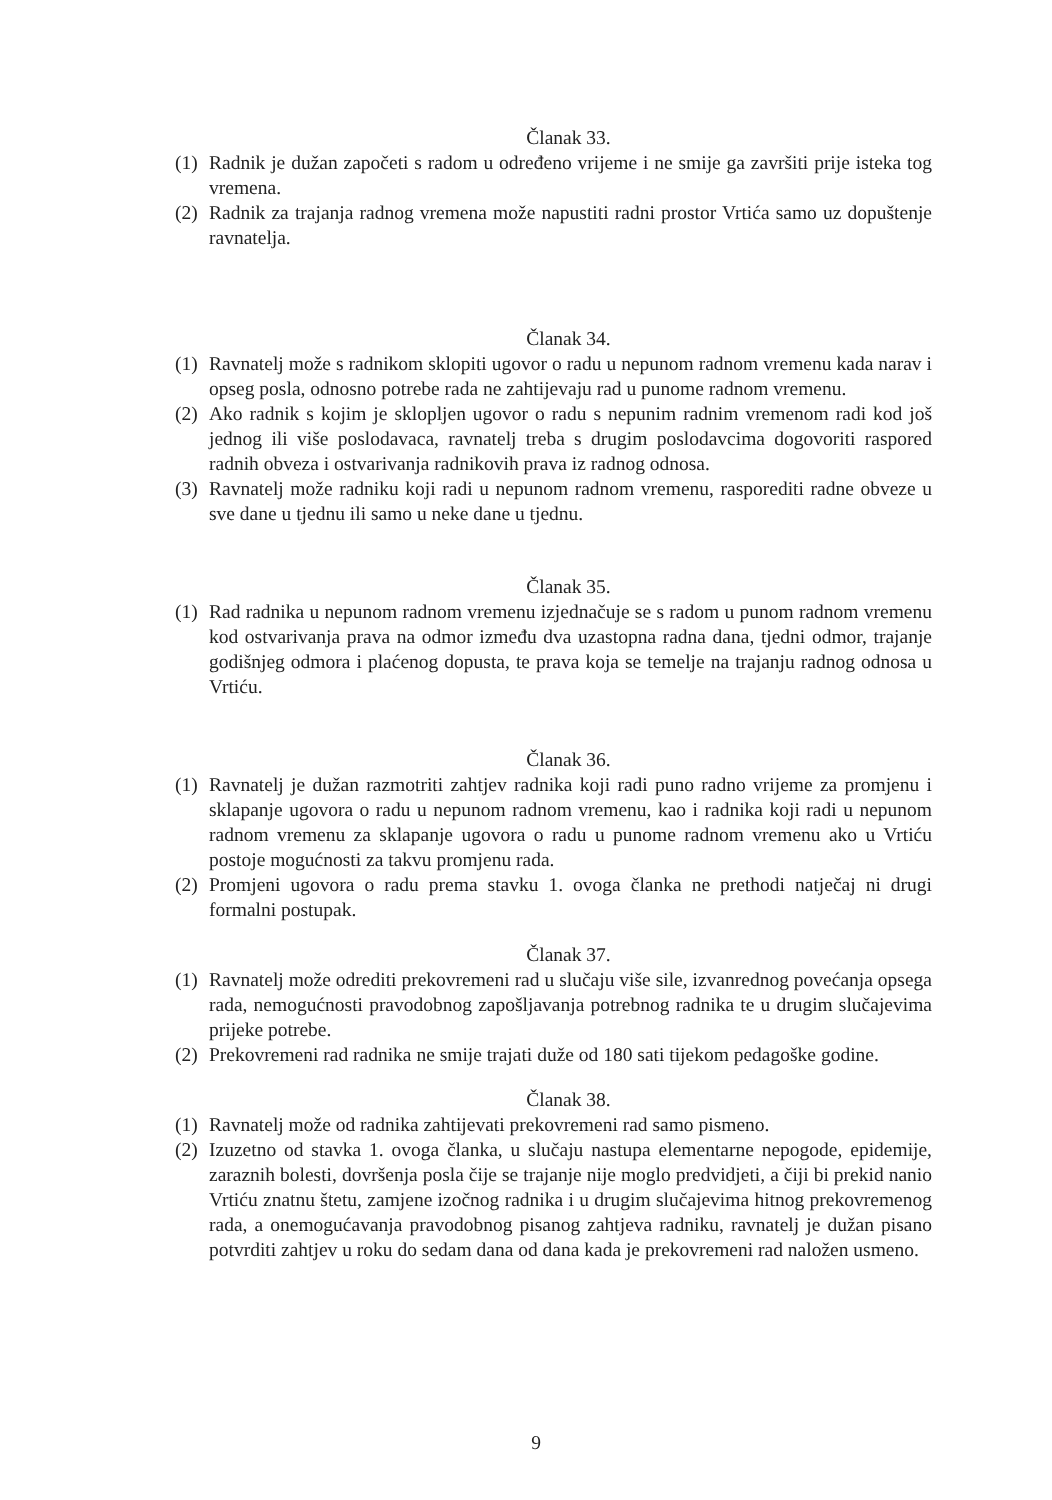Članak 33.
(1) Radnik je dužan započeti s radom u određeno vrijeme i ne smije ga završiti prije isteka tog vremena.
(2) Radnik za trajanja radnog vremena može napustiti radni prostor Vrtića samo uz dopuštenje ravnatelja.
Članak 34.
(1) Ravnatelj može s radnikom sklopiti ugovor o radu u nepunom radnom vremenu kada narav i opseg posla, odnosno potrebe rada ne zahtijevaju rad u punome radnom vremenu.
(2) Ako radnik s kojim je sklopljen ugovor o radu s nepunim radnim vremenom radi kod još jednog ili više poslodavaca, ravnatelj treba s drugim poslodavcima dogovoriti raspored radnih obveza i ostvarivanja radnikovih prava iz radnog odnosa.
(3) Ravnatelj može radniku koji radi u nepunom radnom vremenu, rasporediti radne obveze u sve dane u tjednu ili samo u neke dane u tjednu.
Članak 35.
(1) Rad radnika u nepunom radnom vremenu izjednačuje se s radom u punom radnom vremenu kod ostvarivanja prava na odmor između dva uzastopna radna dana, tjedni odmor, trajanje godišnjeg odmora i plaćenog dopusta, te prava koja se temelje na trajanju radnog odnosa u Vrtiću.
Članak 36.
(1) Ravnatelj je dužan razmotriti zahtjev radnika koji radi puno radno vrijeme za promjenu i sklapanje ugovora o radu u nepunom radnom vremenu, kao i radnika koji radi u nepunom radnom vremenu za sklapanje ugovora o radu u punome radnom vremenu ako u Vrtiću postoje mogućnosti za takvu promjenu rada.
(2) Promjeni ugovora o radu prema stavku 1. ovoga članka ne prethodi natječaj ni drugi formalni postupak.
Članak 37.
(1) Ravnatelj može odrediti prekovremeni rad u slučaju više sile, izvanrednog povećanja opsega rada, nemogućnosti pravodobnog zapošljavanja potrebnog radnika te u drugim slučajevima prijeke potrebe.
(2) Prekovremeni rad radnika ne smije trajati duže od 180 sati tijekom pedagoške godine.
Članak 38.
(1) Ravnatelj može od radnika zahtijevati prekovremeni rad samo pismeno.
(2) Izuzetno od stavka 1. ovoga članka, u slučaju nastupa elementarne nepogode, epidemije, zaraznih bolesti, dovršenja posla čije se trajanje nije moglo predvidjeti, a čiji bi prekid nanio Vrtiću znatnu štetu, zamjene izočnog radnika i u drugim slučajevima hitnog prekovremenog rada, a onemogućavanja pravodobnog pisanog zahtjeva radniku, ravnatelj je dužan pisano potvrditi zahtjev u roku do sedam dana od dana kada je prekovremeni rad naložen usmeno.
9